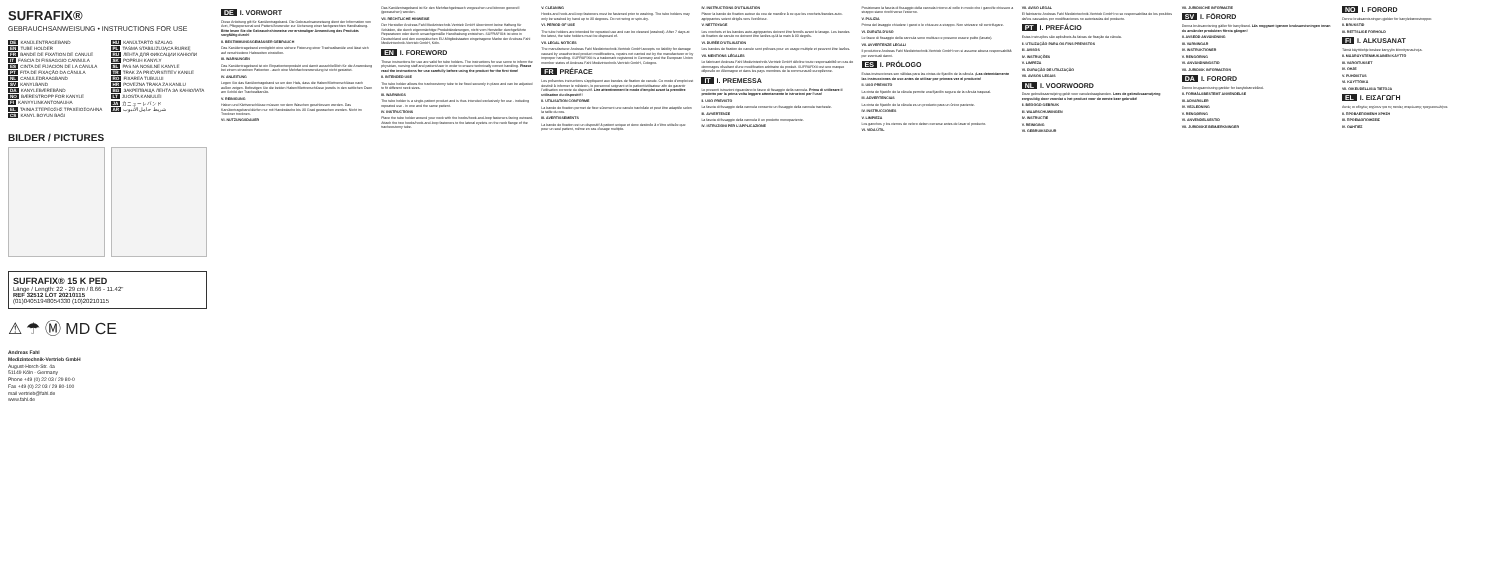SUFRAFIX®
GEBRAUCHSANWEISUNG • INSTRUCTIONS FOR USE
DE KANÜLENTRAGEBAND HU KANÜLTARTÓ SZALAG EN TUBE HOLDER PL TAŚMA STABILIZUJĄCA RURKĘ FR BANDE DE FIXATION DE CANULE RU ЛЕНТА ДЛЯ ФИКСАЦИИ КАНЮЛИ IT FASCIA DI FISSAGGIO CANNULA SK POPRUH KANYLY ES CINTA DE FIJACIÓN DE LA CÁNULA SL PAS NA NOSILNE KANYLE PT FITA DE FIXAÇÃO DA CÂNULA TR TRAK ZA PRIČVRSTITEV KANILE NL CANULEDRAAGBAND RO FIXAREA TUBULUI SV KANYLBAND HR POVEZNA TRAKA ZA KANILU DA KANYLEBÆREBÅND BG ЗАКРЕПВАЩА ЛЕНТА ЗА КАНЮЛАТА NO BÆRESTROPP FOR KANYLE LT JUOSTA KANIULEI FI KANYYLINKANTONAUHA JA カニューレバンド EL ΤΑΙΝΙΑ ΣΤΕΡΕΩΣΗΣ ΤΡΑΧΕΙΟΣΩΛΗΝΑ AR شريط حامل الأنبوب CS KANYL BOYUN BAĞI
BILDER / PICTURES
SUFRAFIX® 15 K PED
Länge / Length: 22 - 29 cm / 8.66 - 11.42"
REF 32512 LOT 20210115
(01)04051948054330 (10)20210115
⚠ ☂ Ⓜ MD CE
Andreas Fahl
Medizintechnik-Vertrieb GmbH
August-Horch-Str. 4a
51149 Köln - Germany
Phone +49 (0) 22 03 / 29 80-0
Fax +49 (0) 22 03 / 29 80-100
mail vertrieb@fahl.de
www.fahl.de
DE I. VORWORT
Diese Anleitung gilt für Kanülentrageband. Die Gebrauchsanweisung dient der Information von Arzt, Pflegepersonal und Patient/Anwender zur Sicherung einer fachgerechten Handhabung. Bitte lesen Sie die Gebrauchshinweise vor erstmaliger Anwendung des Produkts sorgfältig durch!
II. BESTIMMUNGSGEMÄSSER GEBRAUCH
Das Kanülentrageband ermöglicht eine sichere Fixierung einer Trachealkanüle und lässt sich auf verschiedene Halsweiten einstellen.
III. WARNUNGEN
Das Kanülentrageband ist ein Einpatientenprodukt und damit ausschließlich für die Anwendung bei einem einzelnen Patienten - auch eine Mehrfachverwendung ist nicht gestattet.
IV. ANLEITUNG
Legen Sie das Kanülentrageband so um den Hals, dass die Haken/Klettverschlüsse nach außen zeigen. Befestigen Sie die beiden Haken/Klettverschlüsse jeweils in den seitlichen Ösen am Schild der Trachealkanüle.
V. REINIGUNG
Haken und Klettverschlüsse müssen vor dem Waschen geschlossen werden. Das Kanülentrageband dürfen nur mit Handwäsche bis 30 Grad gewaschen werden. Nicht im Trockner trocknen.
VI. NUTZUNGSDAUER
Das Kanülentrageband ist für den Mehrfachgebrauch vorgesehen und können genereII (gewaschen) werden.
VII. RECHTLICHE HINWEISE
Der Hersteller Andreas Fahl Medizintechnik-Vertrieb GmbH übernimmt keine Haftung für Schäden, die durch eigenmächtige Produktänderungen, nicht vom Hersteller durchgeführte Reparaturen oder durch unsachgemäße Handhabung entstehen. SUFRAFIX® ist eine in Deutschland und den europäischen EU-Mitgliedstaaten eingetragene Marke der Andreas Fahl Medizintechnik-Vertrieb GmbH, Köln.
EN I. FOREWORD
These instructions for use are valid for tube holders. The instructions for use serve to inform the physician, nursing staff and patient/user in order to ensure technically correct handling. Please read the instructions for use carefully before using the product for the first time!
II. INTENDED USE
The tube holder allows the tracheostomy tube to be fixed securely in place and can be adjusted to fit different neck sizes.
III. WARNINGS
The tube holder is a single-patient product and is thus intended exclusively for use - including repeated use - in one and the same patient.
IV. INSTRUCTIONS
Place the tube holder around your neck with the hooks/hook-and-loop fasteners facing outward. Attach the two hooks/hook-and-loop fasteners to the lateral eyelets on the neck flange of the tracheostomy tube.
V. CLEANING
Hooks and hook-and-loop fasteners must be fastened prior to washing. The tube holders may only be washed by hand up to 30 degrees. Do not wring or spin-dry.
VI. PERIOD OF USE
The tube holders are intended for repeated use and can be cleaned (washed). After 7 days at the latest, the tube holders must be disposed of.
VII. LEGAL NOTICES
The manufacturer Andreas Fahl Medizintechnik-Vertrieb GmbH accepts no liability for damage caused by unauthorized product modifications, repairs not carried out by the manufacturer or by improper handling. SUFRAFIX® is a trademark registered in Germany and the European Union member states of Andreas Fahl Medizintechnik-Vertrieb GmbH, Cologne.
FR PRÉFACE
Les présentes instructions s'appliquent aux bandes de fixation de canule. Ce mode d'emploi est destiné à informer le médecin, le personnel soignant et le patient/utilisateur afin de garantir l'utilisation correcte du dispositif. Lire attentivement le mode d'emploi avant la première utilisation du dispositif !
II. UTILISATION CONFORME
La bande de fixation permet de fixer sûrement une canule trachéale et peut être adaptée selon la taille du cou.
III. AVERTISSEMENTS
La bande de fixation est un dispositif à patient unique et donc destinée à n'être utilisée que pour un seul patient, même en cas d'usage multiple.
IV. INSTRUCTIONS D'UTILISATION
Placer la bande de fixation autour du cou de manière à ce que les crochets/bandes auto-agrippantes soient dirigés vers l'extérieur.
V. NETTOYAGE
Les crochets et les bandes auto-agrippantes doivent être fermés avant le lavage. Les bandes de fixation de canule ne doivent être lavées qu'à la main à 30 degrés.
VI. DURÉE D'UTILISATION
Les bandes de fixation de canule sont prévues pour un usage multiple et peuvent être lavées.
VII. MENTIONS LÉGALES
Le fabricant Andreas Fahl Medizintechnik-Vertrieb GmbH décline toute responsabilité en cas de dommages résultant d'une modification arbitraire du produit. SUFRAFIX® est une marque déposée en Allemagne et dans les pays membres de la communauté européenne.
IT I. PREMESSA
Le presenti istruzioni riguardano le fasce di fissaggio della cannula. Prima di utilizzare il prodotto per la prima volta leggere attentamente le istruzioni per l'uso!
II. USO PREVISTO
La fascia di fissaggio della cannula consente un fissaggio della cannula tracheale.
III. AVVERTENZE
La fascia di fissaggio della cannula è un prodotto monopaziente.
IV. ISTRUZIONI PER L'APPLICAZIONE
Posizionare la fascia di fissaggio della cannula intorno al collo in modo che i ganci/le chiusure a strappo siano rivolti verso l'esterno.
V. PULIZIA
Prima del lavaggio chiudere i ganci e le chiusure a strappo. Non strizzare né centrifugare.
VI. DURATA D'USO
Le fasce di fissaggio della cannula sono multiuso e possono essere pulite (lavate).
VII. AVVERTENZE LEGALI
Il produttore Andreas Fahl Medizintechnik-Vertrieb GmbH non si assume alcuna responsabilità per eventuali danni.
ES I. PRÓLOGO
Estas instrucciones son válidas para las cintas de fijación de la cánula. ¡Lea detenidamente las instrucciones de uso antes de utilizar por primera vez el producto!
II. USO PREVISTO
La cinta de fijación de la cánula permite una fijación segura de la cánula traqueal.
III. ADVERTENCIAS
La cinta de fijación de la cánula es un producto para un único paciente.
IV. INSTRUCCIONES
V. LIMPIEZA
Los ganchos y los cierres de velcro deben cerrarse antes de lavar el producto.
VI. VIDA ÚTIL
VII. AVISO LEGAL
El fabricante Andreas Fahl Medizintechnik-Vertrieb GmbH no se responsabiliza de los posibles daños causados por modificaciones no autorizadas del producto.
PT I. PREFÁCIO
Estas instruções são aplicáveis às faixas de fixação da cânula.
II. UTILIZAÇÃO PARA OS FINS PREVISTOS
III. AVISOS
IV. INSTRUÇÕES
V. LIMPEZA
VI. DURAÇÃO DE UTILIZAÇÃO
VII. AVISOS LEGAIS
NL I. VOORWOORD
Deze gebruiksaanwijzing geldt voor canuledraagbanden. Lees de gebruiksaanwijzing zorgvuldig door voordat u het product voor de eerste keer gebruikt!
II. BEOOGD GEBRUIK
III. WAARSCHUWINGEN
IV. INSTRUCTIE
V. REINIGING
VI. GEBRUIKSDUUR
VII. JURIDISCHE INFORMATIE
SV I. FÖRORD
Denna bruksanvisning gäller för kanylband. Läs noggrant igenom bruksanvisningen innan du använder produkten första gången!
II. AVSEDD ANVÄNDNING
III. VARNINGAR
IV. INSTRUKTIONER
V. RENGÖRING
VI. ANVÄNDNINGSTID
VII. JURIDISK INFORMATION
DA I. FORORD
Denne brugsanvisning gælder for kanylebærebånd.
II. FORMÅLSBESTEMT ANVENDELSE
III. ADVARSLER
IV. VEJLEDNING
V. RENGØRING
VI. ANVENDELSESTID
VII. JURIDISKE BEMÆRKNINGER
NO I. FORORD
Denne bruksanvisningen gjelder for kanylebærestropper.
II. BRUKSTID
III. RETTSLIGE FORHOLD
FI I. ALKUSANAT
Tämä käyttöohje koskee kanyylin kiinnitysnauhoja.
II. MÄÄRÄYSTENMUKAINEN KÄYTTÖ
III. VAROITUKSET
IV. OHJE
V. PUHDISTUS
VI. KÄYTTÖIKÄ
VII. OIKEUDELLISIA TIETOJA
EL I. ΕΙΣΑΓΩΓΗ
Αυτές οι οδηγίες ισχύουν για τις ταινίες στερέωσης τραχειοσωλήνα.
II. ΠΡΟΒΛΕΠΟΜΕΝΗ ΧΡΗΣΗ
III. ΠΡΟΕΙΔΟΠΟΙΗΣΕΙΣ
IV. ΟΔΗΓΙΕΣ